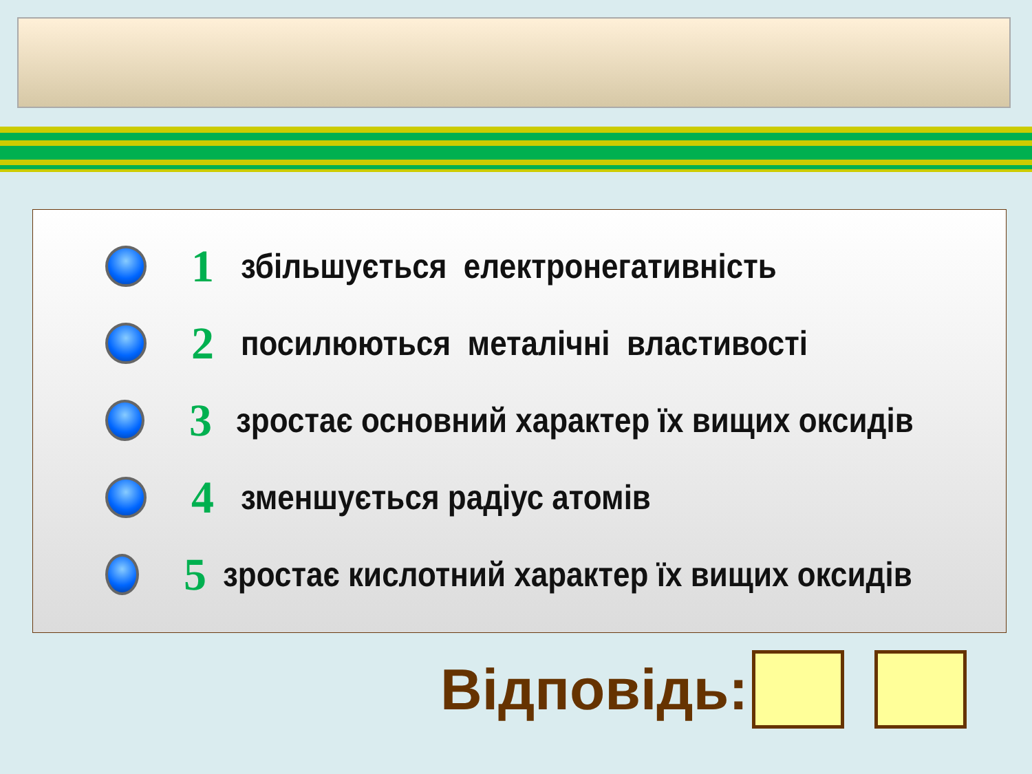1
збільшується електронегативність
2
посилюються металічні властивості
3
зростає основний характер їх вищих оксидів
4
зменшується радіус атомів
5
зростає кислотний характер їх вищих оксидів
Відповідь: